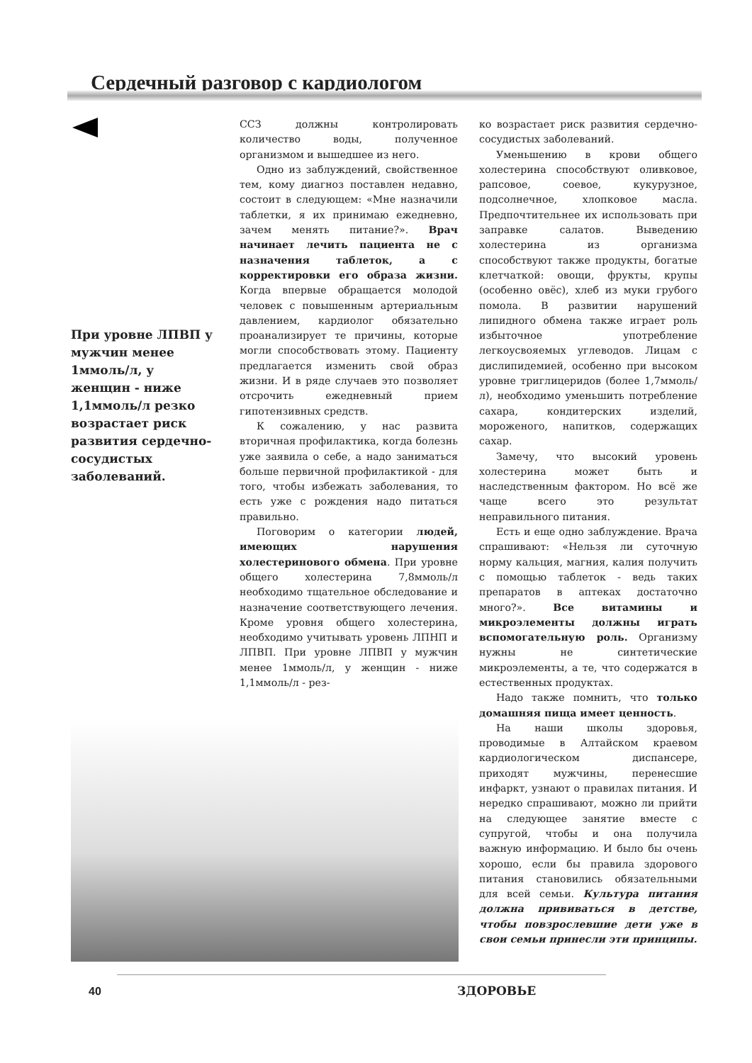Сердечный разговор с кардиологом
При уровне ЛПВП у мужчин менее 1ммоль/л, у женщин - ниже 1,1ммоль/л резко возрастает риск развития сердечно-сосудистых заболеваний.
ССЗ должны контролировать количество воды, полученное организмом и вышедшее из него.
Одно из заблуждений, свойственное тем, кому диагноз поставлен недавно, состоит в следующем: «Мне назначили таблетки, я их принимаю ежедневно, зачем менять питание?». Врач начинает лечить пациента не с назначения таблеток, а с корректировки его образа жизни. Когда впервые обращается молодой человек с повышенным артериальным давлением, кардиолог обязательно проанализирует те причины, которые могли способствовать этому. Пациенту предлагается изменить свой образ жизни. И в ряде случаев это позволяет отсрочить ежедневный прием гипотензивных средств.
К сожалению, у нас развита вторичная профилактика, когда болезнь уже заявила о себе, а надо заниматься больше первичной профилактикой - для того, чтобы избежать заболевания, то есть уже с рождения надо питаться правильно.
Поговорим о категории людей, имеющих нарушения холестеринового обмена. При уровне общего холестерина 7,8ммоль/л необходимо тщательное обследование и назначение соответствующего лечения. Кроме уровня общего холестерина, необходимо учитывать уровень ЛПНП и ЛПВП. При уровне ЛПВП у мужчин менее 1ммоль/л, у женщин - ниже 1,1ммоль/л - рез-
ко возрастает риск развития сердечно-сосудистых заболеваний.
Уменьшению в крови общего холестерина способствуют оливковое, рапсовое, соевое, кукурузное, подсолнечное, хлопковое масла. Предпочтительнее их использовать при заправке салатов. Выведению холестерина из организма способствуют также продукты, богатые клетчаткой: овощи, фрукты, крупы (особенно овёс), хлеб из муки грубого помола. В развитии нарушений липидного обмена также играет роль избыточное употребление легкоусвояемых углеводов. Лицам с дислипидемией, особенно при высоком уровне триглицеридов (более 1,7ммоль/л), необходимо уменьшить потребление сахара, кондитерских изделий, мороженого, напитков, содержащих сахар.
Замечу, что высокий уровень холестерина может быть и наследственным фактором. Но всё же чаще всего это результат неправильного питания.
Есть и еще одно заблуждение. Врача спрашивают: «Нельзя ли суточную норму кальция, магния, калия получить с помощью таблеток - ведь таких препаратов в аптеках достаточно много?». Все витамины и микроэлементы должны играть вспомогательную роль. Организму нужны не синтетические микроэлементы, а те, что содержатся в естественных продуктах.
Надо также помнить, что только домашняя пища имеет ценность.
На наши школы здоровья, проводимые в Алтайском краевом кардиологическом диспансере, приходят мужчины, перенесшие инфаркт, узнают о правилах питания. И нередко спрашивают, можно ли прийти на следующее занятие вместе с супругой, чтобы и она получила важную информацию. И было бы очень хорошо, если бы правила здорового питания становились обязательными для всей семьи. Культура питания должна прививаться в детстве, чтобы повзрослевшие дети уже в свои семьи принесли эти принципы.
40 ЗДОРОВЬЕ